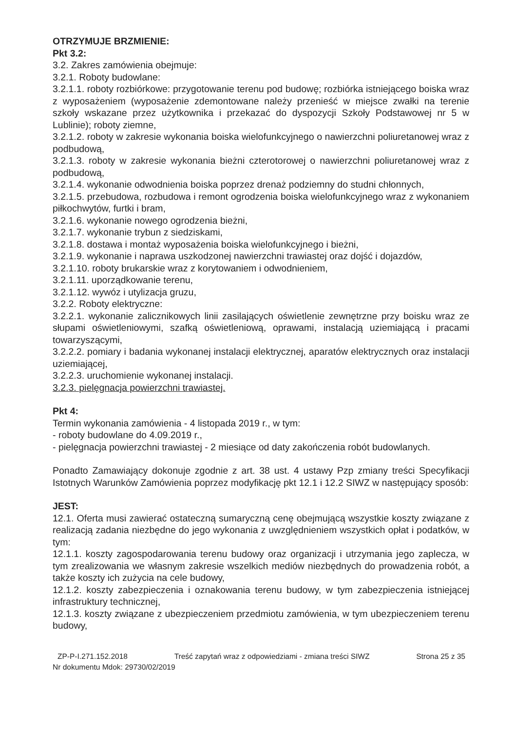OTRZYMUJE BRZMIENIE:
Pkt 3.2:
3.2. Zakres zamówienia obejmuje:
3.2.1. Roboty budowlane:
3.2.1.1. roboty rozbiórkowe: przygotowanie terenu pod budowę; rozbiórka istniejącego boiska wraz z wyposażeniem (wyposażenie zdemontowane należy przenieść w miejsce zwałki na terenie szkoły wskazane przez użytkownika i przekazać do dyspozycji Szkoły Podstawowej nr 5 w Lublinie); roboty ziemne,
3.2.1.2. roboty w zakresie wykonania boiska wielofunkcyjnego o nawierzchni poliuretanowej wraz z podbudową,
3.2.1.3. roboty w zakresie wykonania bieżni czterotorowej o nawierzchni poliuretanowej wraz z podbudową,
3.2.1.4. wykonanie odwodnienia boiska poprzez drenaż podziemny do studni chłonnych,
3.2.1.5. przebudowa, rozbudowa i remont ogrodzenia boiska wielofunkcyjnego wraz z wykonaniem piłkochwytów, furtki i bram,
3.2.1.6. wykonanie nowego ogrodzenia bieżni,
3.2.1.7. wykonanie trybun z siedziskami,
3.2.1.8. dostawa i montaż wyposażenia boiska wielofunkcyjnego i bieżni,
3.2.1.9. wykonanie i naprawa uszkodzonej nawierzchni trawiastej oraz dojść i dojazdów,
3.2.1.10. roboty brukarskie wraz z korytowaniem i odwodnieniem,
3.2.1.11. uporządkowanie terenu,
3.2.1.12. wywóz i utylizacja gruzu,
3.2.2. Roboty elektryczne:
3.2.2.1. wykonanie zalicznikowych linii zasilających oświetlenie zewnętrzne przy boisku wraz ze słupami oświetleniowymi, szafką oświetleniową, oprawami, instalacją uziemiającą i pracami towarzyszącymi,
3.2.2.2. pomiary i badania wykonanej instalacji elektrycznej, aparatów elektrycznych oraz instalacji uziemiającej,
3.2.2.3. uruchomienie wykonanej instalacji.
3.2.3. pielęgnacja powierzchni trawiastej.
Pkt 4:
Termin wykonania zamówienia - 4 listopada 2019 r., w tym:
- roboty budowlane do 4.09.2019 r.,
- pielęgnacja powierzchni trawiastej - 2 miesiące od daty zakończenia robót budowlanych.
Ponadto Zamawiający dokonuje zgodnie z art. 38 ust. 4 ustawy Pzp zmiany treści Specyfikacji Istotnych Warunków Zamówienia poprzez modyfikację pkt 12.1 i 12.2 SIWZ w następujący sposób:
JEST:
12.1. Oferta musi zawierać ostateczną sumaryczną cenę obejmującą wszystkie koszty związane z realizacją zadania niezbędne do jego wykonania z uwzględnieniem wszystkich opłat i podatków, w tym:
12.1.1. koszty zagospodarowania terenu budowy oraz organizacji i utrzymania jego zaplecza, w tym zrealizowania we własnym zakresie wszelkich mediów niezbędnych do prowadzenia robót, a także koszty ich zużycia na cele budowy,
12.1.2. koszty zabezpieczenia i oznakowania terenu budowy, w tym zabezpieczenia istniejącej infrastruktury technicznej,
12.1.3. koszty związane z ubezpieczeniem przedmiotu zamówienia, w tym ubezpieczeniem terenu budowy,
ZP-P-I.271.152.2018 Treść zapytań wraz z odpowiedziami - zmiana treści SIWZ Strona 25 z 35
Nr dokumentu Mdok: 29730/02/2019